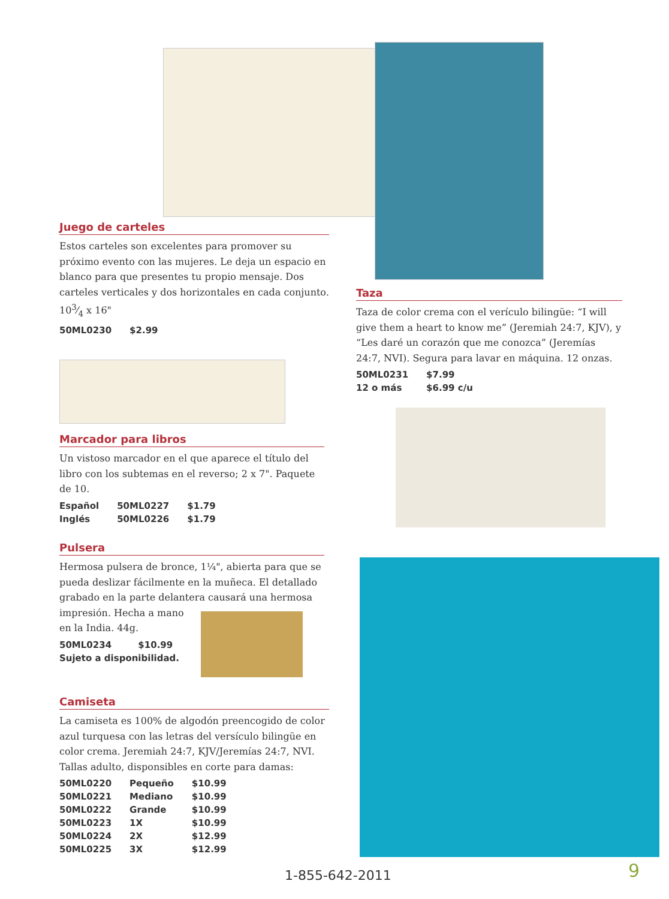Juego de carteles
Estos carteles son excelentes para promover su próximo evento con las mujeres. Le deja un espacio en blanco para que presentes tu propio mensaje. Dos carteles verticales y dos horizontales en cada conjunto. 103⁄4 x 16"
| 50ML0230 | $2.99 |
Marcador para libros
Un vistoso marcador en el que aparece el título del libro con los subtemas en el reverso; 2 x 7". Paquete de 10.
| Español | 50ML0227 | $1.79 |
| Inglés | 50ML0226 | $1.79 |
Pulsera
Hermosa pulsera de bronce, 1¼", abierta para que se pueda deslizar fácilmente en la muñeca. El detallado grabado en la parte delantera causará una hermosa impresión. Hecha a mano
en la India. 44g.
| 50ML0234 | $10.99 |
| Sujeto a disponibilidad. | |
Camiseta
La camiseta es 100% de algodón preencogido de color azul turquesa con las letras del versículo bilingüe en color crema. Jeremiah 24:7, KJV/Jeremías 24:7, NVI. Tallas adulto, disponsibles en corte para damas:
| 50ML0220 | Pequeño | $10.99 |
| 50ML0221 | Mediano | $10.99 |
| 50ML0222 | Grande | $10.99 |
| 50ML0223 | 1X | $10.99 |
| 50ML0224 | 2X | $12.99 |
| 50ML0225 | 3X | $12.99 |
Taza
Taza de color crema con el veríc­ulo bilingüe: “I will give them a heart to know me” (Jeremiah 24:7, KJV), y “Les daré un corazón que me conozca” (Jeremías 24:7, NVI). Segura para lavar en máquina. 12 onzas.
| 50ML0231 | $7.99 |
| 12 o más | $6.99 c/u |
1-855-642-2011 9